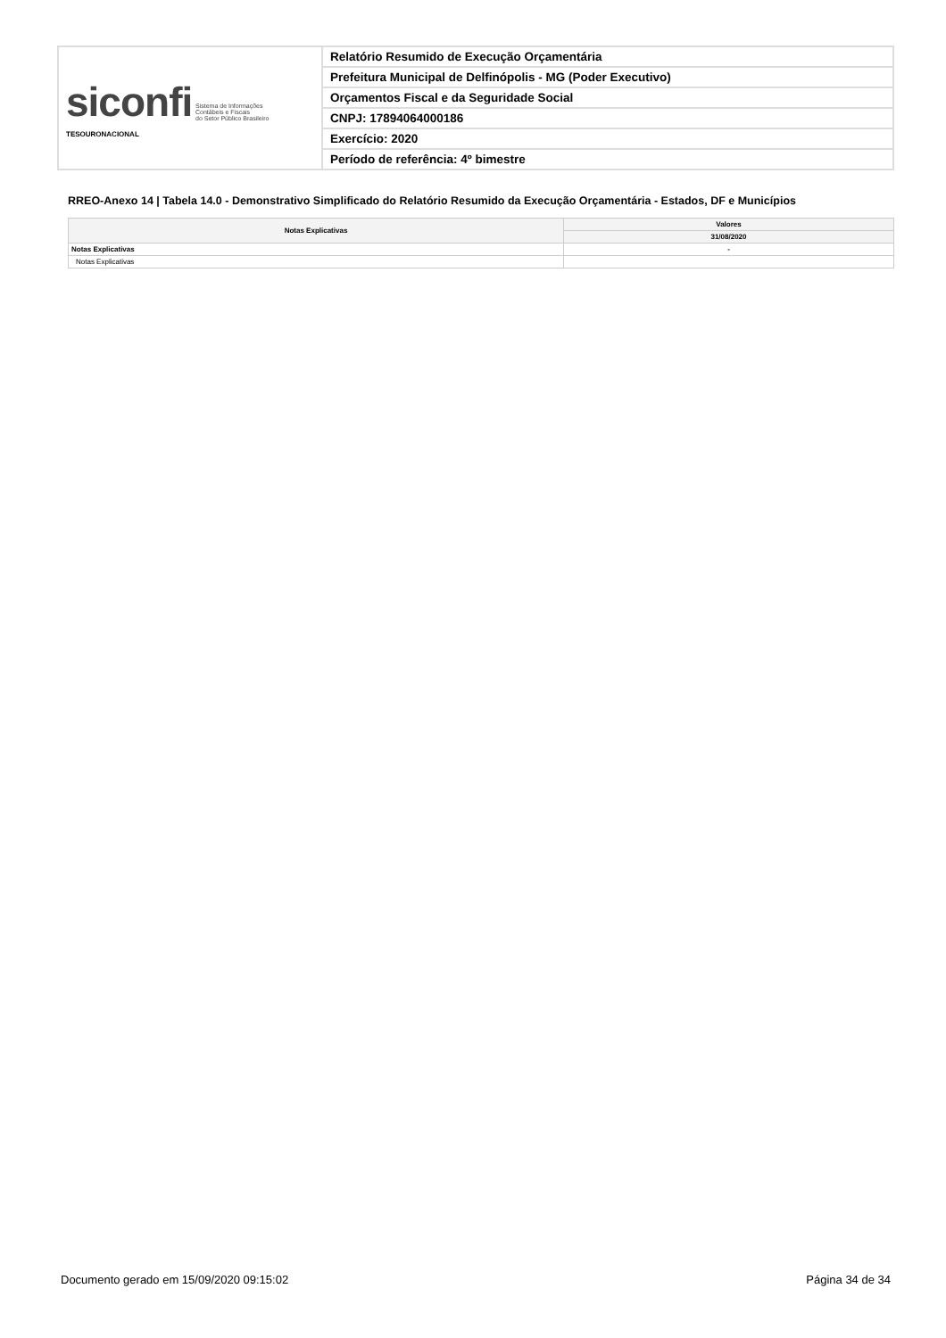| siconfi Sistema de Informações Contábeis e Fiscais do Setor Público Brasileiro TESOURONACIONAL | Relatório Resumido de Execução Orçamentária |
| | Prefeitura Municipal de Delfinópolis - MG (Poder Executivo) |
| | Orçamentos Fiscal e da Seguridade Social |
| | CNPJ: 17894064000186 |
| | Exercício: 2020 |
| | Período de referência: 4º bimestre |
RREO-Anexo 14 | Tabela 14.0 - Demonstrativo Simplificado do Relatório Resumido da Execução Orçamentária - Estados, DF e Municípios
| Notas Explicativas | Valores |
| --- | --- |
| | 31/08/2020 |
| Notas Explicativas | - |
| Notas Explicativas | |
Documento gerado em 15/09/2020 09:15:02
Página 34 de 34